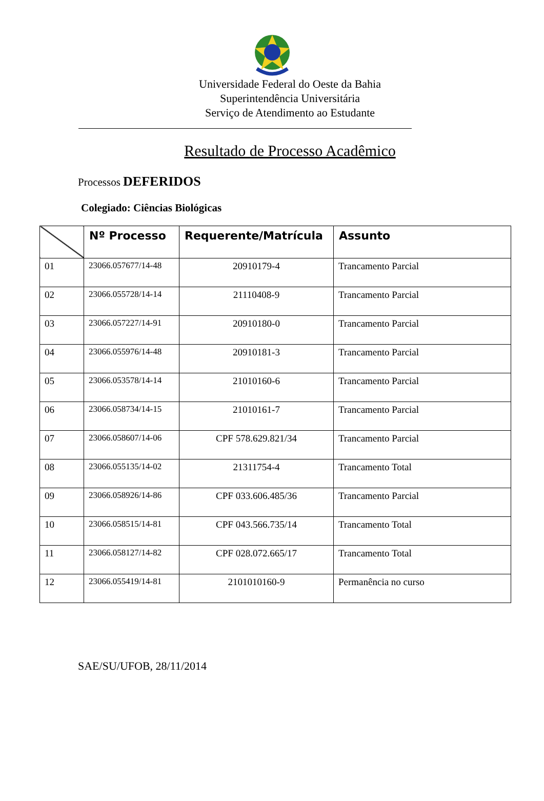Universidade Federal do Oeste da Bahia
Superintendência Universitária
Serviço de Atendimento ao Estudante
Resultado de Processo Acadêmico
Processos DEFERIDOS
Colegiado: Ciências Biológicas
| | Nº Processo | Requerente/Matrícula | Assunto |
| --- | --- | --- | --- |
| 01 | 23066.057677/14-48 | 20910179-4 | Trancamento Parcial |
| 02 | 23066.055728/14-14 | 21110408-9 | Trancamento Parcial |
| 03 | 23066.057227/14-91 | 20910180-0 | Trancamento Parcial |
| 04 | 23066.055976/14-48 | 20910181-3 | Trancamento Parcial |
| 05 | 23066.053578/14-14 | 21010160-6 | Trancamento Parcial |
| 06 | 23066.058734/14-15 | 21010161-7 | Trancamento Parcial |
| 07 | 23066.058607/14-06 | CPF 578.629.821/34 | Trancamento Parcial |
| 08 | 23066.055135/14-02 | 21311754-4 | Trancamento Total |
| 09 | 23066.058926/14-86 | CPF 033.606.485/36 | Trancamento Parcial |
| 10 | 23066.058515/14-81 | CPF 043.566.735/14 | Trancamento Total |
| 11 | 23066.058127/14-82 | CPF 028.072.665/17 | Trancamento Total |
| 12 | 23066.055419/14-81 | 2101010160-9 | Permanência no curso |
SAE/SU/UFOB, 28/11/2014